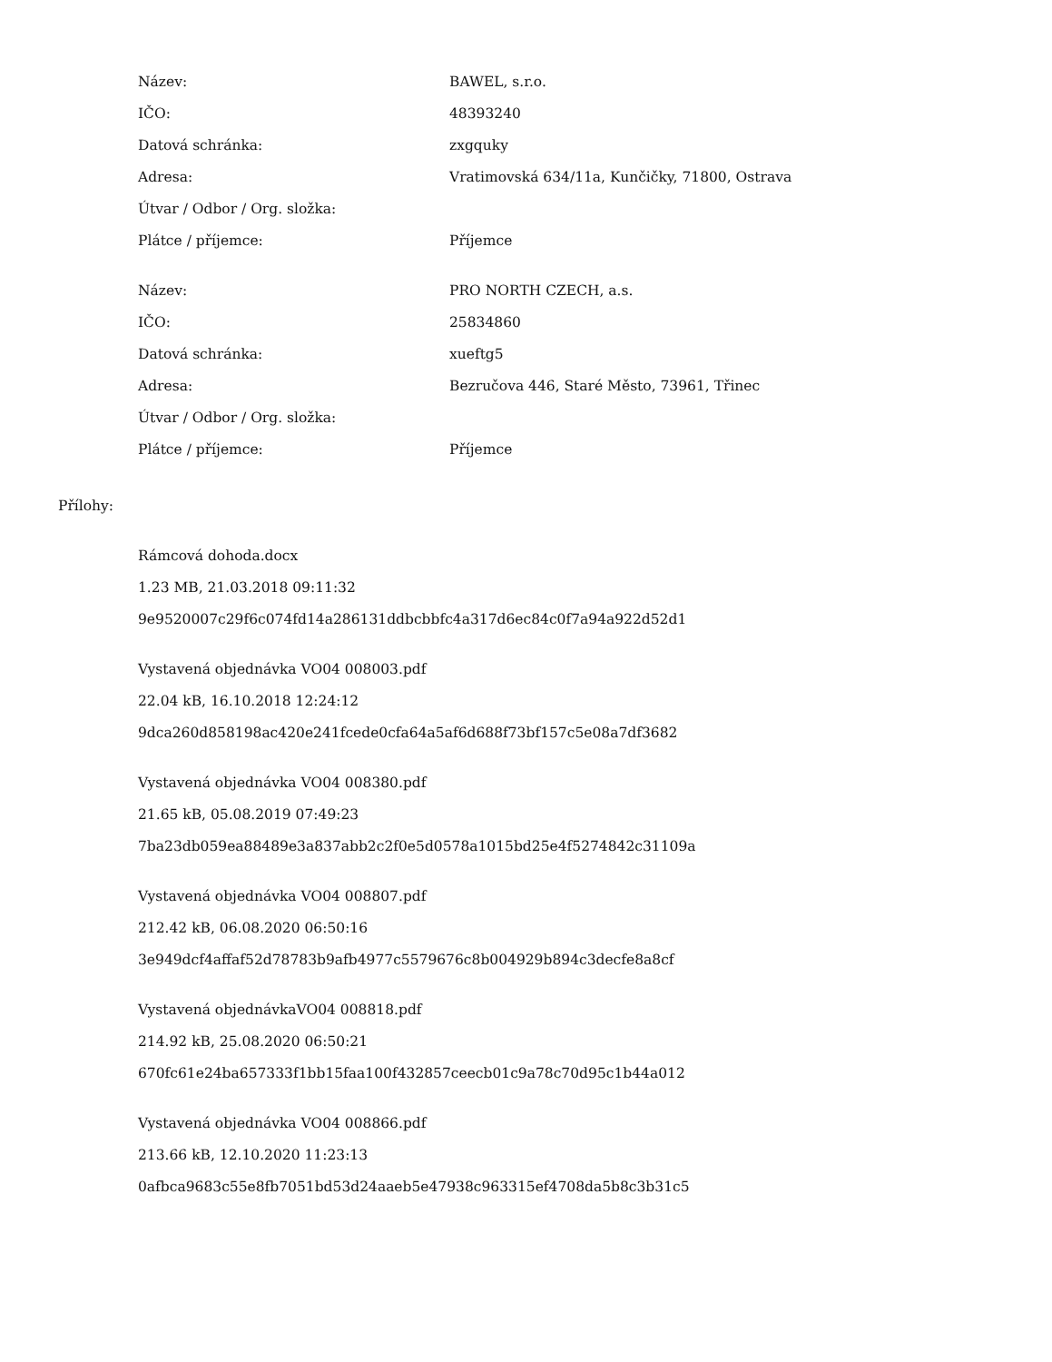| Název: | BAWEL, s.r.o. |
| IČO: | 48393240 |
| Datová schránka: | zxgquky |
| Adresa: | Vratimovská 634/11a, Kunčičky, 71800, Ostrava |
| Útvar / Odbor / Org. složka: | |
| Plátce / příjemce: | Příjemce |
| Název: | PRO NORTH CZECH, a.s. |
| IČO: | 25834860 |
| Datová schránka: | xueftg5 |
| Adresa: | Bezručova 446, Staré Město, 73961, Třinec |
| Útvar / Odbor / Org. složka: | |
| Plátce / příjemce: | Příjemce |
Přílohy:
Rámcová dohoda.docx
1.23 MB, 21.03.2018 09:11:32
9e9520007c29f6c074fd14a286131ddbcbbfc4a317d6ec84c0f7a94a922d52d1
Vystavená objednávka VO04 008003.pdf
22.04 kB, 16.10.2018 12:24:12
9dca260d858198ac420e241fcede0cfa64a5af6d688f73bf157c5e08a7df3682
Vystavená objednávka VO04 008380.pdf
21.65 kB, 05.08.2019 07:49:23
7ba23db059ea88489e3a837abb2c2f0e5d0578a1015bd25e4f5274842c31109a
Vystavená objednávka VO04 008807.pdf
212.42 kB, 06.08.2020 06:50:16
3e949dcf4affaf52d78783b9afb4977c5579676c8b004929b894c3decfe8a8cf
Vystavená objednávkaVO04 008818.pdf
214.92 kB, 25.08.2020 06:50:21
670fc61e24ba657333f1bb15faa100f432857ceecb01c9a78c70d95c1b44a012
Vystavená objednávka VO04 008866.pdf
213.66 kB, 12.10.2020 11:23:13
0afbca9683c55e8fb7051bd53d24aaeb5e47938c963315ef4708da5b8c3b31c5